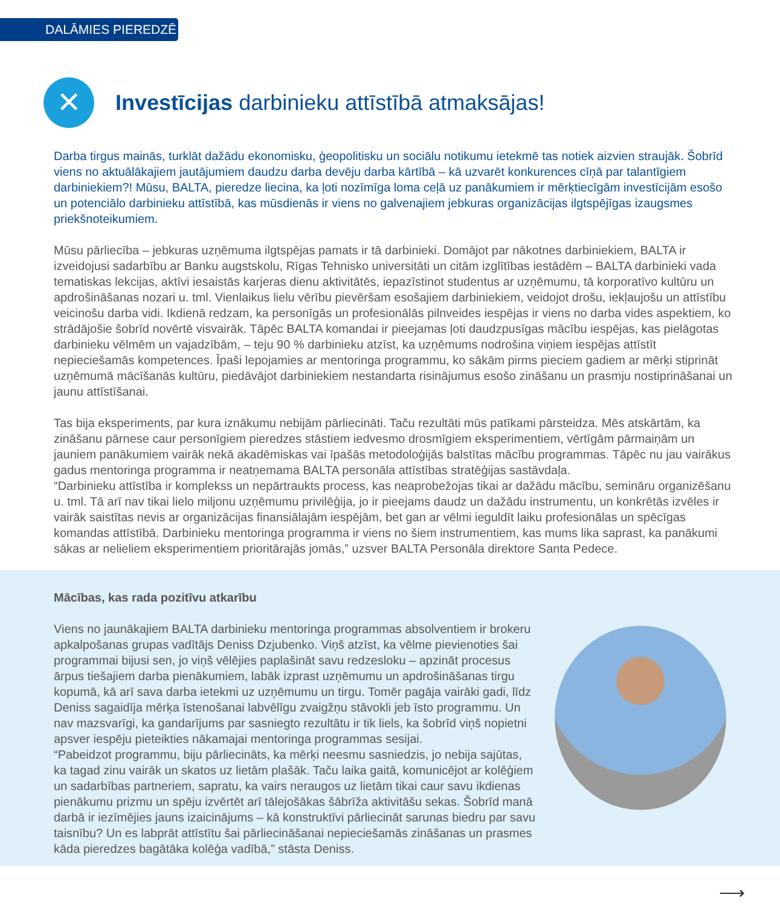DALĀMIES PIEREDZĒ
✕
Investīcijas darbinieku attīstībā atmaksājas!
Darba tirgus mainās, turklāt dažādu ekonomisku, ģeopolitisku un sociālu notikumu ietekmē tas notiek aizvien straujāk. Šobrīd viens no aktuālākajiem jautājumiem daudzu darba devēju darba kārtībā – kā uzvarēt konkurences cīņā par talantīgiem darbiniekiem?! Mūsu, BALTA, pieredze liecina, ka ļoti nozīmīga loma ceļā uz panākumiem ir mērķtiecīgām investīcijām esošo un potenciālo darbinieku attīstībā, kas mūsdienās ir viens no galvenajiem jebkuras organizācijas ilgtspējīgas izaugsmes priekšnoteikumiem.
Mūsu pārliecība – jebkuras uzņēmuma ilgtspējas pamats ir tā darbinieki. Domājot par nākotnes darbiniekiem, BALTA ir izveidojusi sadarbību ar Banku augstskolu, Rīgas Tehnisko universitāti un citām izglītības iestādēm – BALTA darbinieki vada tematiskas lekcijas, aktīvi iesaistās karjeras dienu aktivitātēs, iepazīstinot studentus ar uzņēmumu, tā korporatīvo kultūru un apdrošināšanas nozari u. tml. Vienlaikus lielu vērību pievēršam esošajiem darbiniekiem, veidojot drošu, iekļaujošu un attīstību veicinošu darba vidi. Ikdienā redzam, ka personīgās un profesionālās pilnveides iespējas ir viens no darba vides aspektiem, ko strādājošie šobrīd novērtē visvairāk. Tāpēc BALTA komandai ir pieejamas ļoti daudzpusīgas mācību iespējas, kas pielāgotas darbinieku vēlmēm un vajadzībām, – teju 90 % darbinieku atzīst, ka uzņēmums nodrošina viņiem iespējas attīstīt nepieciešamās kompetences. Īpaši lepojamies ar mentoringa programmu, ko sākām pirms pieciem gadiem ar mērķi stiprināt uzņēmumā mācīšanās kultūru, piedāvājot darbiniekiem nestandarta risinājumus esošo zināšanu un prasmju nostiprināšanai un jaunu attīstīšanai.
Tas bija eksperiments, par kura iznākumu nebijām pārliecināti. Taču rezultāti mūs patīkami pārsteidza. Mēs atskārtām, ka zināšanu pārnese caur personīgiem pieredzes stāstiem iedvesmo drosmīgiem eksperimentiem, vērtīgām pārmaiņām un jauniem panākumiem vairāk nekā akadēmiskas vai īpašās metodoloģijās balstītas mācību programmas. Tāpēc nu jau vairākus gadus mentoringa programma ir neatņemama BALTA personāla attīstības stratēģijas sastāvdaļa.
“Darbinieku attīstība ir komplekss un nepārtraukts process, kas neaprobežojas tikai ar dažādu mācību, semināru organizēšanu u. tml. Tā arī nav tikai lielo miljonu uzņēmumu privilēģija, jo ir pieejams daudz un dažādu instrumentu, un konkrētās izvēles ir vairāk saistītas nevis ar organizācijas finansiālajām iespējām, bet gan ar vēlmi ieguldīt laiku profesionālas un spēcīgas komandas attīstībā. Darbinieku mentoringa programma ir viens no šiem instrumentiem, kas mums lika saprast, ka panākumi sākas ar nelieliem eksperimentiem prioritārajās jomās,” uzsver BALTA Personāla direktore Santa Pedece.
Mācības, kas rada pozitīvu atkarību
Viens no jaunākajiem BALTA darbinieku mentoringa programmas absolventiem ir brokeru apkalpošanas grupas vadītājs Deniss Dzjubenko. Viņš atzīst, ka vēlme pievienoties šai programmai bijusi sen, jo viņš vēlējies paplašināt savu redzesloku – apzināt procesus ārpus tiešajiem darba pienākumiem, labāk izprast uzņēmumu un apdrošināšanas tirgu kopumā, kā arī sava darba ietekmi uz uzņēmumu un tirgu. Tomēr pagāja vairāki gadi, līdz Deniss sagaidīja mērķa īstenošanai labvēlīgu zvaigžņu stāvokli jeb īsto programmu. Un nav mazsvarīgi, ka gandarījums par sasniegto rezultātu ir tik liels, ka šobrīd viņš nopietni apsver iespēju pieteikties nākamajai mentoringa programmas sesijai.
“Pabeidzot programmu, biju pārliecināts, ka mērķi neesmu sasniedzis, jo nebija sajūtas, ka tagad zinu vairāk un skatos uz lietām plašāk. Taču laika gaitā, komunicējot ar kolēģiem un sadarbības partneriem, sapratu, ka vairs neraugos uz lietām tikai caur savu ikdienas pienākumu prizmu un spēju izvērtēt arī tālejošākas šābrīža aktivitāšu sekas. Šobrīd manā darbā ir iezīmējies jauns izaicinājums – kā konstruktīvi pārliecināt sarunas biedru par savu taisnību? Un es labprāt attīstītu šai pārliecināšanai nepieciešamās zināšanas un prasmes kāda pieredzes bagātāka kolēģa vadībā,” stāsta Deniss.
⟶